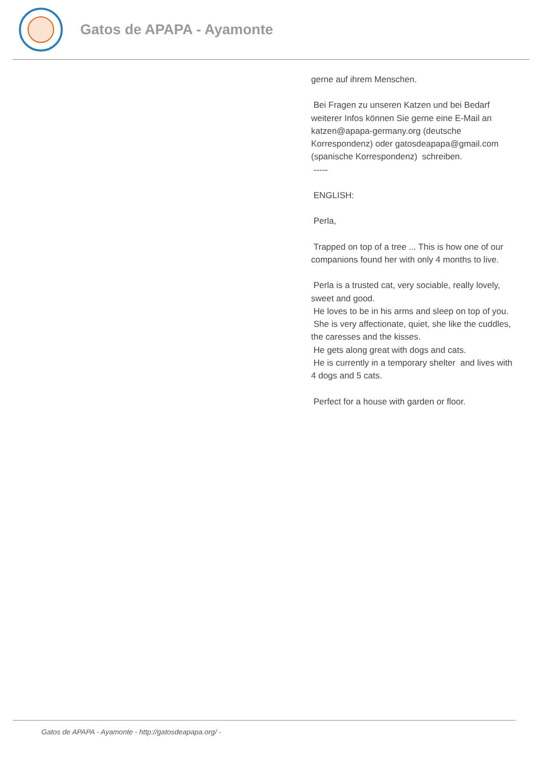Gatos de APAPA - Ayamonte
gerne auf ihrem Menschen.
Bei Fragen zu unseren Katzen und bei Bedarf weiterer Infos können Sie gerne eine E-Mail an katzen@apapa-germany.org (deutsche Korrespondenz) oder gatosdeapapa@gmail.com (spanische Korrespondenz) schreiben.
-----
ENGLISH:
Perla,
Trapped on top of a tree ... This is how one of our companions found her with only 4 months to live.
Perla is a trusted cat, very sociable, really lovely, sweet and good.
He loves to be in his arms and sleep on top of you.
She is very affectionate, quiet, she like the cuddles, the caresses and the kisses.
He gets along great with dogs and cats.
He is currently in a temporary shelter and lives with 4 dogs and 5 cats.
Perfect for a house with garden or floor.
Gatos de APAPA - Ayamonte - http://gatosdeapapa.org/ -